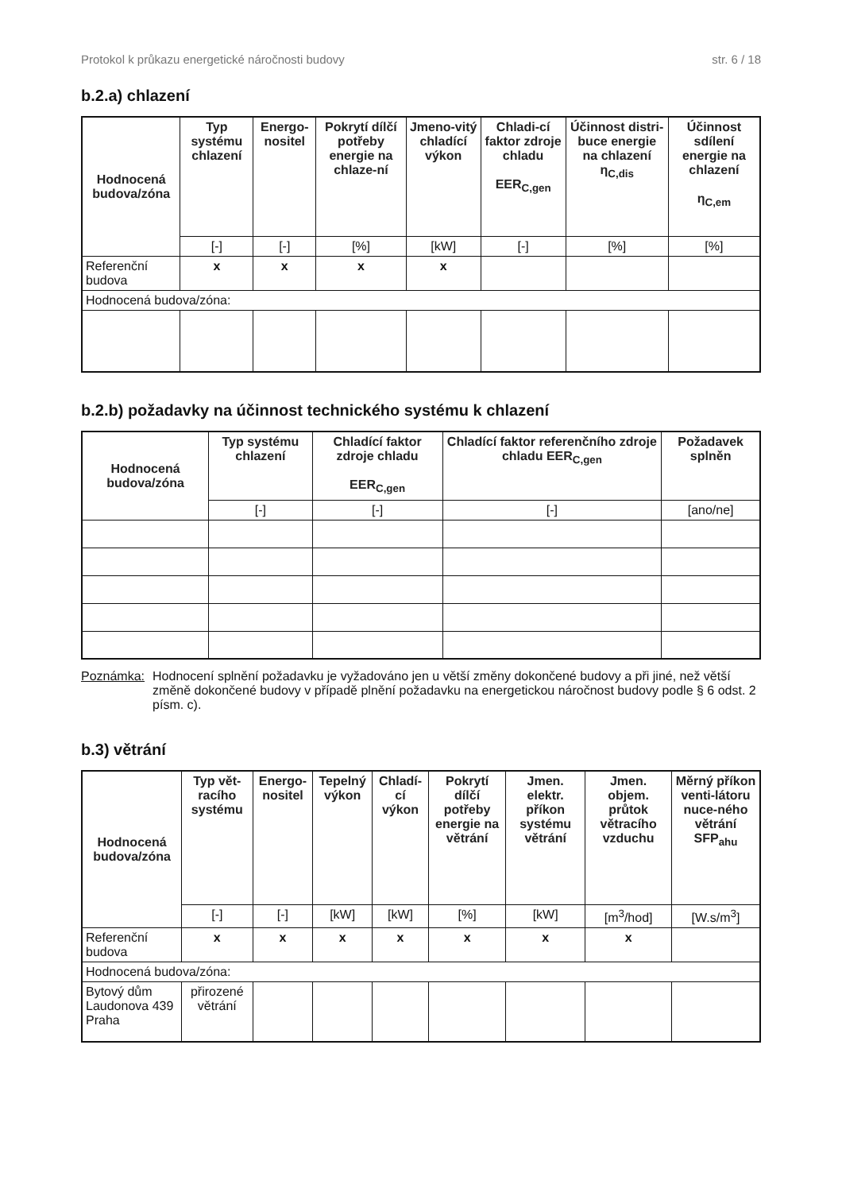Protokol k průkazu energetické náročnosti budovy str. 6 / 18
b.2.a) chlazení
| Hodnocená budova/zóna | Typ systému chlazení | Energo-nositel | Pokrytí dílčí potřeby energie na chlaze-ní | Jmeno-vitý chladící výkon | Chladi-cí faktor zdroje chladu EER<sub>C,gen</sub> | Účinnost distri-buce energie na chlazení η<sub>C,dis</sub> | Účinnost sdílení energie na chlazení η<sub>C,em</sub> |
| --- | --- | --- | --- | --- | --- | --- | --- |
| | [-] | [-] | [%] | [kW] | [-] | [%] | [%] |
| Referenční budova | x | x | x | x | | | |
| Hodnocená budova/zóna: | | | | | | | |
b.2.b) požadavky na účinnost technického systému k chlazení
| Hodnocená budova/zóna | Typ systému chlazení | Chladící faktor zdroje chladu EER<sub>C,gen</sub> | Chladící faktor referenčního zdroje chladu EER<sub>C,gen</sub> | Požadavek splněn |
| --- | --- | --- | --- | --- |
| | [-] | [-] | [-] | [ano/ne] |
Poznámka: Hodnocení splnění požadavku je vyžadováno jen u větší změny dokončené budovy a při jiné, než větší změně dokončené budovy v případě plnění požadavku na energetickou náročnost budovy podle § 6 odst. 2 písm. c).
b.3) větrání
| Hodnocená budova/zóna | Typ vět-racího systému | Energo-nositel | Tepelný výkon | Chladí-cí výkon | Pokrytí dílčí potřeby energie na větrání | Jmen. elektr. příkon systému větrání | Jmen. objem. průtok větracího vzduchu | Měrný příkon venti-látoru nuce-ného větrání SFP<sub>ahu</sub> |
| --- | --- | --- | --- | --- | --- | --- | --- | --- |
| | [-] | [-] | [kW] | [kW] | [%] | [kW] | [m<sup>3</sup>/hod] | [W.s/m<sup>3</sup>] |
| Referenční budova | x | x | x | x | x | x | x | |
| Hodnocená budova/zóna: | | | | | | | | |
| Bytový dům Laudonova 439 Praha | přirozené větrání | | | | | | | |